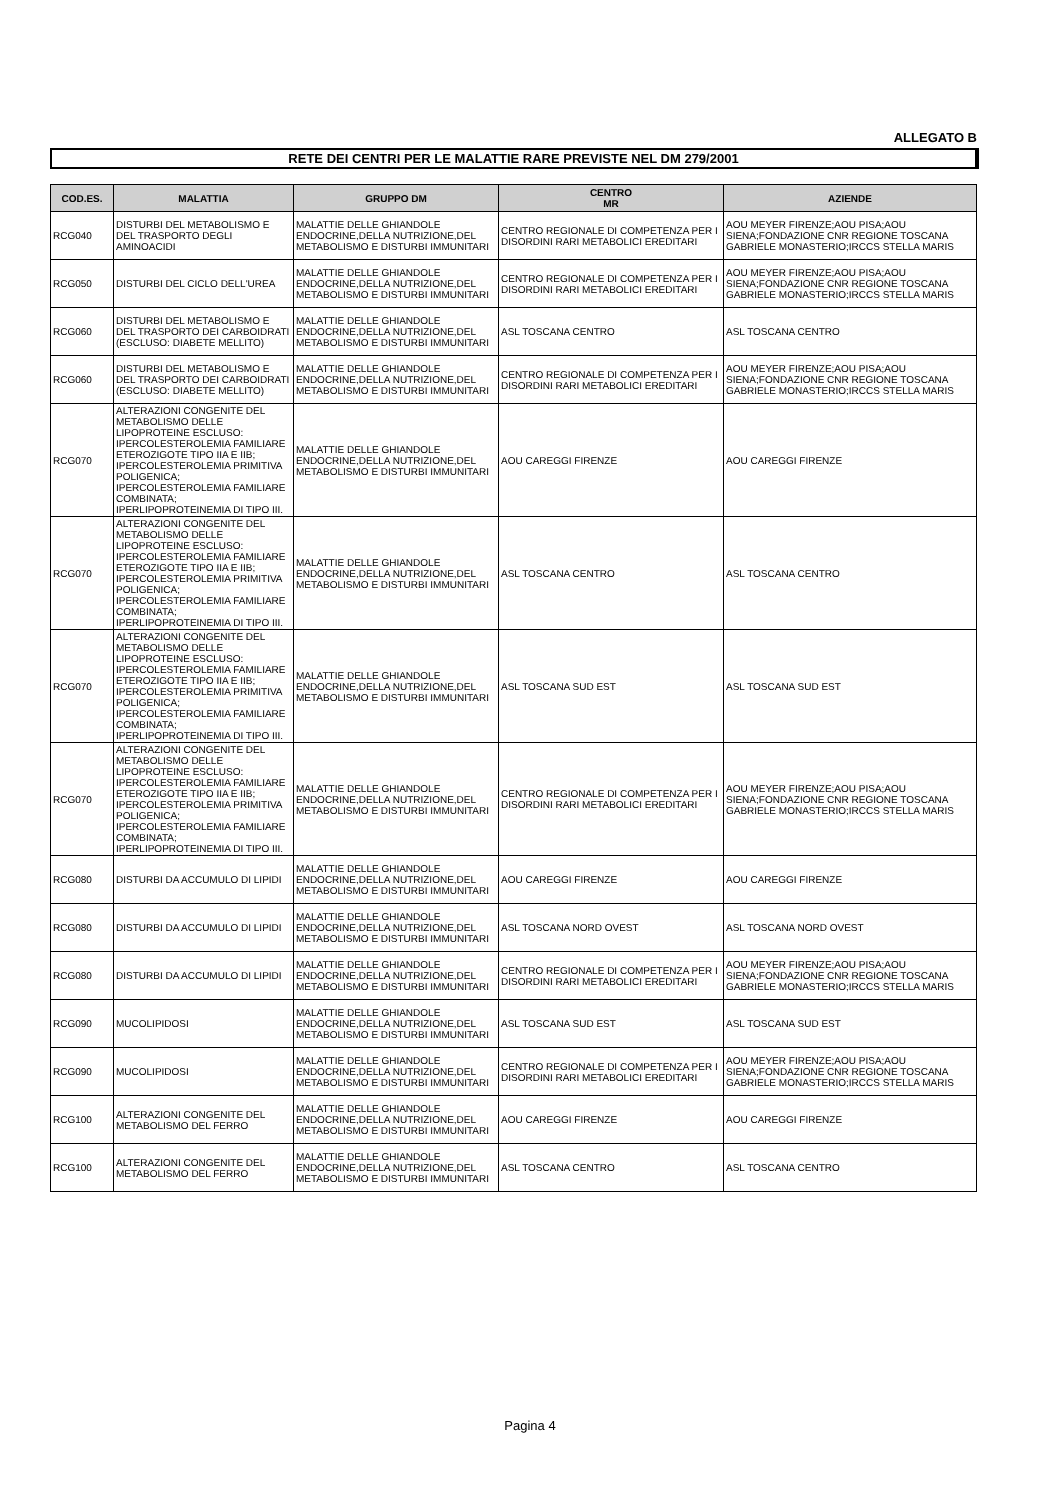ALLEGATO B
RETE DEI CENTRI PER LE MALATTIE RARE PREVISTE NEL DM 279/2001
| COD.ES. | MALATTIA | GRUPPO DM | CENTRO MR | AZIENDE |
| --- | --- | --- | --- | --- |
| RCG040 | DISTURBI DEL METABOLISMO E DEL TRASPORTO DEGLI AMINOACIDI | MALATTIE DELLE GHIANDOLE ENDOCRINE,DELLA NUTRIZIONE,DEL METABOLISMO E DISTURBI IMMUNITARI | CENTRO REGIONALE DI COMPETENZA PER I DISORDINI RARI METABOLICI EREDITARI | AOU MEYER FIRENZE;AOU PISA;AOU SIENA;FONDAZIONE CNR REGIONE TOSCANA GABRIELE MONASTERIO;IRCCS STELLA MARIS |
| RCG050 | DISTURBI DEL CICLO DELL'UREA | MALATTIE DELLE GHIANDOLE ENDOCRINE,DELLA NUTRIZIONE,DEL METABOLISMO E DISTURBI IMMUNITARI | CENTRO REGIONALE DI COMPETENZA PER I DISORDINI RARI METABOLICI EREDITARI | AOU MEYER FIRENZE;AOU PISA;AOU SIENA;FONDAZIONE CNR REGIONE TOSCANA GABRIELE MONASTERIO;IRCCS STELLA MARIS |
| RCG060 | DISTURBI DEL METABOLISMO E DEL TRASPORTO DEI CARBOIDRATI (ESCLUSO: DIABETE MELLITO) | MALATTIE DELLE GHIANDOLE ENDOCRINE,DELLA NUTRIZIONE,DEL METABOLISMO E DISTURBI IMMUNITARI | ASL TOSCANA CENTRO | ASL TOSCANA CENTRO |
| RCG060 | DISTURBI DEL METABOLISMO E DEL TRASPORTO DEI CARBOIDRATI (ESCLUSO: DIABETE MELLITO) | MALATTIE DELLE GHIANDOLE ENDOCRINE,DELLA NUTRIZIONE,DEL METABOLISMO E DISTURBI IMMUNITARI | CENTRO REGIONALE DI COMPETENZA PER I DISORDINI RARI METABOLICI EREDITARI | AOU MEYER FIRENZE;AOU PISA;AOU SIENA;FONDAZIONE CNR REGIONE TOSCANA GABRIELE MONASTERIO;IRCCS STELLA MARIS |
| RCG070 | ALTERAZIONI CONGENITE DEL METABOLISMO DELLE LIPOPROTEINE ESCLUSO: IPERCOLESTEROLEMIA FAMILIARE ETEROZIGOTE TIPO IIA E IIB; IPERCOLESTEROLEMIA PRIMITIVA POLIGENICA; IPERCOLESTEROLEMIA FAMILIARE COMBINATA; IPERLIPOPROTEINEMIA DI TIPO III. | MALATTIE DELLE GHIANDOLE ENDOCRINE,DELLA NUTRIZIONE,DEL METABOLISMO E DISTURBI IMMUNITARI | AOU CAREGGI FIRENZE | AOU CAREGGI FIRENZE |
| RCG070 | ALTERAZIONI CONGENITE DEL METABOLISMO DELLE LIPOPROTEINE ESCLUSO: IPERCOLESTEROLEMIA FAMILIARE ETEROZIGOTE TIPO IIA E IIB; IPERCOLESTEROLEMIA PRIMITIVA POLIGENICA; IPERCOLESTEROLEMIA FAMILIARE COMBINATA; IPERLIPOPROTEINEMIA DI TIPO III. | MALATTIE DELLE GHIANDOLE ENDOCRINE,DELLA NUTRIZIONE,DEL METABOLISMO E DISTURBI IMMUNITARI | ASL TOSCANA CENTRO | ASL TOSCANA CENTRO |
| RCG070 | ALTERAZIONI CONGENITE DEL METABOLISMO DELLE LIPOPROTEINE ESCLUSO: IPERCOLESTEROLEMIA FAMILIARE ETEROZIGOTE TIPO IIA E IIB; IPERCOLESTEROLEMIA PRIMITIVA POLIGENICA; IPERCOLESTEROLEMIA FAMILIARE COMBINATA; IPERLIPOPROTEINEMIA DI TIPO III. | MALATTIE DELLE GHIANDOLE ENDOCRINE,DELLA NUTRIZIONE,DEL METABOLISMO E DISTURBI IMMUNITARI | ASL TOSCANA SUD EST | ASL TOSCANA SUD EST |
| RCG070 | ALTERAZIONI CONGENITE DEL METABOLISMO DELLE LIPOPROTEINE ESCLUSO: IPERCOLESTEROLEMIA FAMILIARE ETEROZIGOTE TIPO IIA E IIB; IPERCOLESTEROLEMIA PRIMITIVA POLIGENICA; IPERCOLESTEROLEMIA FAMILIARE COMBINATA; IPERLIPOPROTEINEMIA DI TIPO III. | MALATTIE DELLE GHIANDOLE ENDOCRINE,DELLA NUTRIZIONE,DEL METABOLISMO E DISTURBI IMMUNITARI | CENTRO REGIONALE DI COMPETENZA PER I DISORDINI RARI METABOLICI EREDITARI | AOU MEYER FIRENZE;AOU PISA;AOU SIENA;FONDAZIONE CNR REGIONE TOSCANA GABRIELE MONASTERIO;IRCCS STELLA MARIS |
| RCG080 | DISTURBI DA ACCUMULO DI LIPIDI | MALATTIE DELLE GHIANDOLE ENDOCRINE,DELLA NUTRIZIONE,DEL METABOLISMO E DISTURBI IMMUNITARI | AOU CAREGGI FIRENZE | AOU CAREGGI FIRENZE |
| RCG080 | DISTURBI DA ACCUMULO DI LIPIDI | MALATTIE DELLE GHIANDOLE ENDOCRINE,DELLA NUTRIZIONE,DEL METABOLISMO E DISTURBI IMMUNITARI | ASL TOSCANA NORD OVEST | ASL TOSCANA NORD OVEST |
| RCG080 | DISTURBI DA ACCUMULO DI LIPIDI | MALATTIE DELLE GHIANDOLE ENDOCRINE,DELLA NUTRIZIONE,DEL METABOLISMO E DISTURBI IMMUNITARI | CENTRO REGIONALE DI COMPETENZA PER I DISORDINI RARI METABOLICI EREDITARI | AOU MEYER FIRENZE;AOU PISA;AOU SIENA;FONDAZIONE CNR REGIONE TOSCANA GABRIELE MONASTERIO;IRCCS STELLA MARIS |
| RCG090 | MUCOLIPIDOSI | MALATTIE DELLE GHIANDOLE ENDOCRINE,DELLA NUTRIZIONE,DEL METABOLISMO E DISTURBI IMMUNITARI | ASL TOSCANA SUD EST | ASL TOSCANA SUD EST |
| RCG090 | MUCOLIPIDOSI | MALATTIE DELLE GHIANDOLE ENDOCRINE,DELLA NUTRIZIONE,DEL METABOLISMO E DISTURBI IMMUNITARI | CENTRO REGIONALE DI COMPETENZA PER I DISORDINI RARI METABOLICI EREDITARI | AOU MEYER FIRENZE;AOU PISA;AOU SIENA;FONDAZIONE CNR REGIONE TOSCANA GABRIELE MONASTERIO;IRCCS STELLA MARIS |
| RCG100 | ALTERAZIONI CONGENITE DEL METABOLISMO DEL FERRO | MALATTIE DELLE GHIANDOLE ENDOCRINE,DELLA NUTRIZIONE,DEL METABOLISMO E DISTURBI IMMUNITARI | AOU CAREGGI FIRENZE | AOU CAREGGI FIRENZE |
| RCG100 | ALTERAZIONI CONGENITE DEL METABOLISMO DEL FERRO | MALATTIE DELLE GHIANDOLE ENDOCRINE,DELLA NUTRIZIONE,DEL METABOLISMO E DISTURBI IMMUNITARI | ASL TOSCANA CENTRO | ASL TOSCANA CENTRO |
Pagina 4